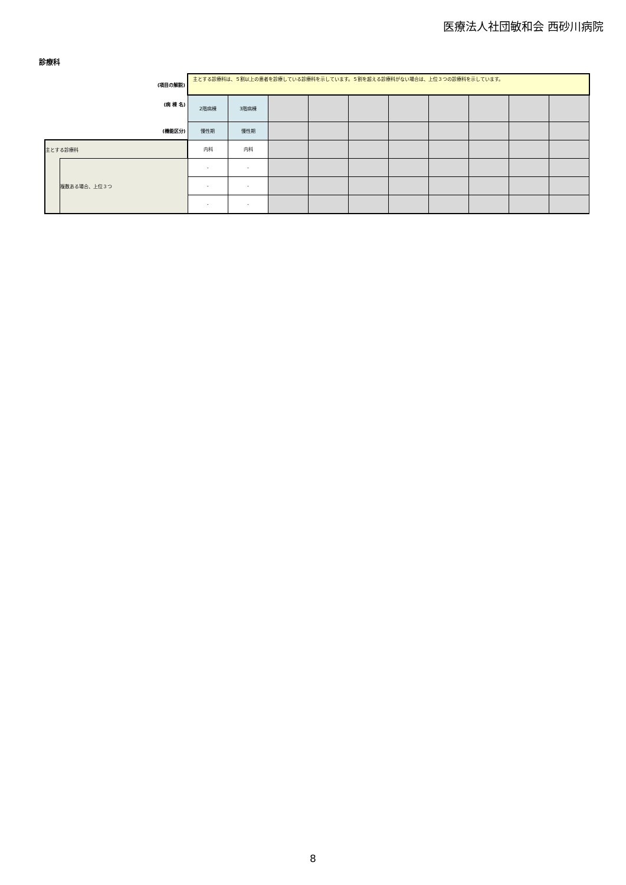医療法人社団敏和会 西砂川病院
診療科
| (項目の解説) | | 主とする診療科は、５割以上の患者を診療している診療科を示しています。５割を超える診療科がない場合は、上位３つの診療科を示しています。 | | | | | | | | | |
| (病 棟 名) | | 2階病棟 | 3階病棟 | | | | | | | | |
| (機能区分) | | 慢性期 | 慢性期 | | | | | | | | |
| 主とする診療科 | | 内科 | 内科 | | | | | | | | |
| | 複数ある場合、上位３つ | - | - | | | | | | | | |
| | | - | - | | | | | | | | |
| | | - | - | | | | | | | | |
8